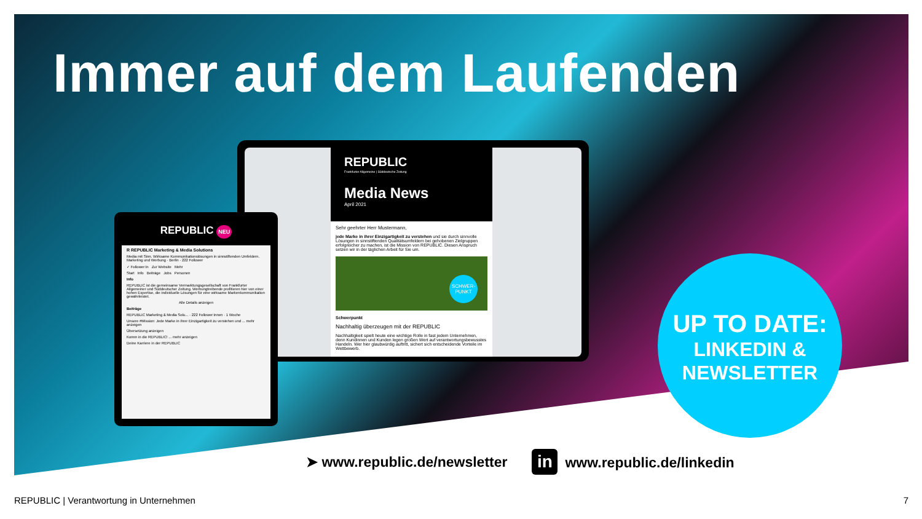Immer auf dem Laufenden
REPUBLIC
Frankfurter Allgemeine | Süddeutsche Zeitung
Media News
April 2021
Sehr geehrter Herr Mustermann,
jede Marke in ihrer Einzigartigkeit zu verstehen und sie durch sinnvolle Lösungen in sinnstiftenden Qualitätsumfeldern bei gehobenen Zielgruppen erfolgreicher zu machen, ist die Mission von REPUBLIC. Diesen Anspruch setzen wir in der täglichen Arbeit für Sie um.
SCHWER-
PUNKT
Schwerpunkt
Nachhaltig überzeugen mit der REPUBLIC
Nachhaltigkeit spielt heute eine wichtige Rolle in fast jedem Unternehmen, denn Kundinnen und Kunden legen großen Wert auf verantwortungsbewusstes Handeln. Wer hier glaubwürdig auftritt, sichert sich entscheidende Vorteile im Wettbewerb.
REPUBLIC NEU
R REPUBLIC Marketing & Media Solutions
Media mit Sinn. Wirksame Kommunikationslösungen in sinnstiftenden Umfeldern.
Marketing und Werbung · Berlin · 222 Follower
✓ Follower:in Zur Website Mehr
Start Info Beiträge Jobs Personen
Info
REPUBLIC ist die gemeinsame Vermarktungsgesellschaft von Frankfurter Allgemeiner und Süddeutscher Zeitung. Werbungtreibende profitieren hier von einer hohen Expertise, die individuelle Lösungen für eine wirksame Markenkommunikation gewährleistet.
Alle Details anzeigen
Beiträge
REPUBLIC Marketing & Media Solu... · 222 Follower:innen · 1 Woche
Unsere #Mission: Jede Marke in ihrer Einzigartigkeit zu verstehen und ... mehr anzeigen
Übersetzung anzeigen
Komm in die REPUBLIC! ... mehr anzeigen
Deine Karriere in der REPUBLIC
UP TO DATE:
LINKEDIN &
NEWSLETTER
➤ www.republic.de/newsletter in www.republic.de/linkedin
REPUBLIC | Verantwortung in Unternehmen 7